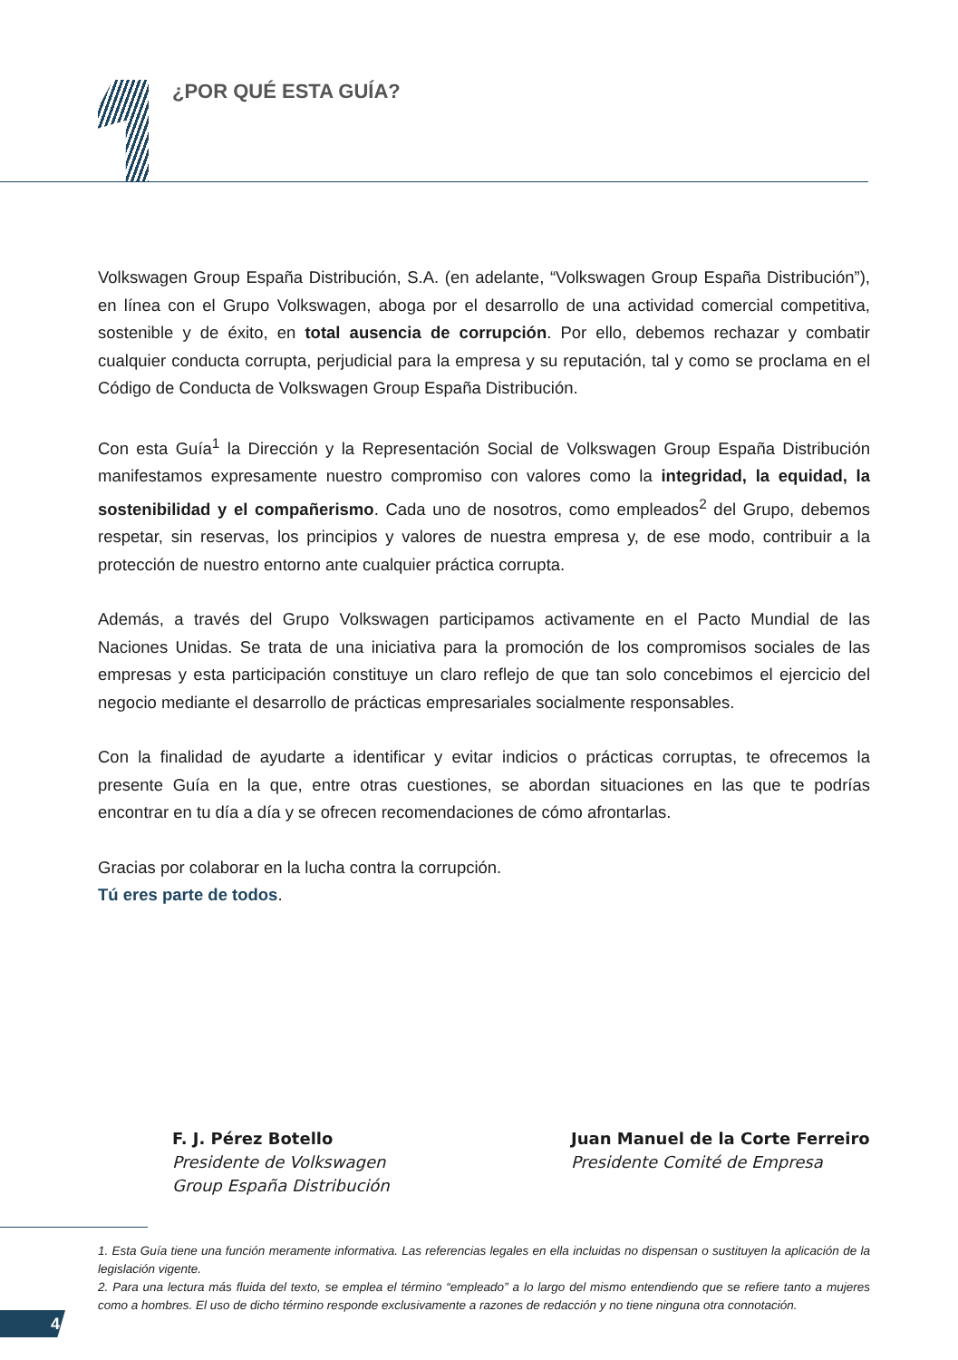¿POR QUÉ ESTA GUÍA?
Volkswagen Group España Distribución, S.A. (en adelante, “Volkswagen Group España Distribución”), en línea con el Grupo Volkswagen, aboga por el desarrollo de una actividad comercial competitiva, sostenible y de éxito, en total ausencia de corrupción. Por ello, debemos rechazar y combatir cualquier conducta corrupta, perjudicial para la empresa y su reputación, tal y como se proclama en el Código de Conducta de Volkswagen Group España Distribución.
Con esta Guía<sup>1</sup> la Dirección y la Representación Social de Volkswagen Group España Distribución manifestamos expresamente nuestro compromiso con valores como la integridad, la equidad, la sostenibilidad y el compañerismo. Cada uno de nosotros, como empleados<sup>2</sup> del Grupo, debemos respetar, sin reservas, los principios y valores de nuestra empresa y, de ese modo, contribuir a la protección de nuestro entorno ante cualquier práctica corrupta.
Además, a través del Grupo Volkswagen participamos activamente en el Pacto Mundial de las Naciones Unidas. Se trata de una iniciativa para la promoción de los compromisos sociales de las empresas y esta participación constituye un claro reflejo de que tan solo concebimos el ejercicio del negocio mediante el desarrollo de prácticas empresariales socialmente responsables.
Con la finalidad de ayudarte a identificar y evitar indicios o prácticas corruptas, te ofrecemos la presente Guía en la que, entre otras cuestiones, se abordan situaciones en las que te podrías encontrar en tu día a día y se ofrecen recomendaciones de cómo afrontarlas.
Gracias por colaborar en la lucha contra la corrupción.
Tú eres parte de todos.
F. J. Pérez Botello
Presidente de Volkswagen
Group España Distribución
Juan Manuel de la Corte Ferreiro
Presidente Comité de Empresa
1. Esta Guía tiene una función meramente informativa. Las referencias legales en ella incluidas no dispensan o sustituyen la aplicación de la legislación vigente.
2. Para una lectura más fluida del texto, se emplea el término “empleado” a lo largo del mismo entendiendo que se refiere tanto a mujeres como a hombres. El uso de dicho término responde exclusivamente a razones de redacción y no tiene ninguna otra connotación.
4